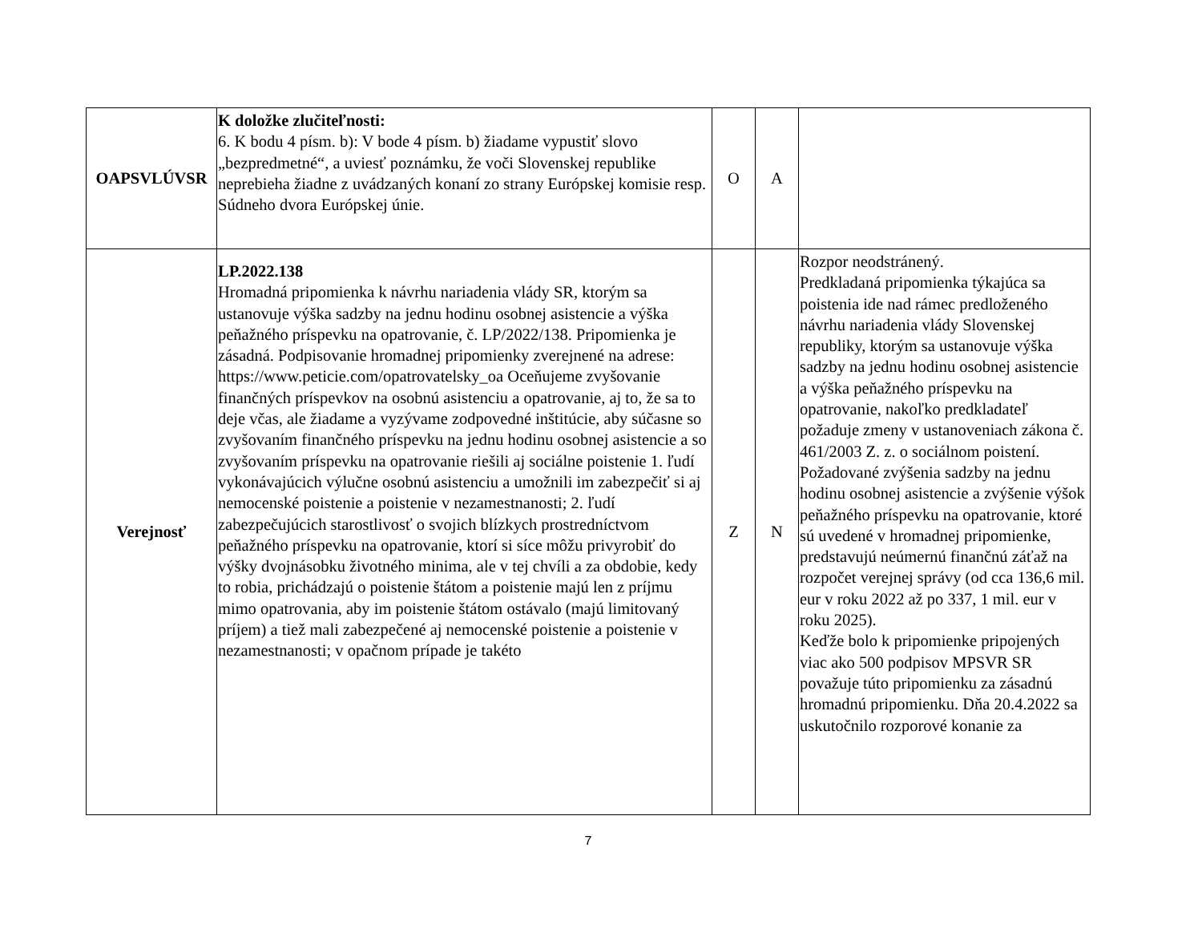| OAPSVLÚVSR | K doložke zlučiteľnosti: 6. K bodu 4 písm. b): V bode 4 písm. b) žiadame vypustiť slovo „bezpredmetné“, a uviesť poznámku, že voči Slovenskej republike neprebieha žiadne z uvádzaných konaní zo strany Európskej komisie resp. Súdneho dvora Európskej únie. | O | A | |
| Verejnosť | LP.2022.138 Hromadná pripomienka k návrhu nariadenia vlády SR, ktorým sa ustanovuje výška sadzby na jednu hodinu osobnej asistencie a výška peňažného príspevku na opatrovanie, č. LP/2022/138. Pripomienka je zásadná. Podpisovanie hromadnej pripomienky zverejnené na adrese: https://www.peticie.com/opatrovatelsky_oa Oceňujeme zvyšovanie finančných príspevkov na osobnú asistenciu a opatrovanie, aj to, že sa to deje včas, ale žiadame a vyzývame zodpovedné inštitúcie, aby súčasne so zvyšovaním finančného príspevku na jednu hodinu osobnej asistencie a so zvyšovaním príspevku na opatrovanie riešili aj sociálne poistenie 1. ľudí vykonávajúcich výlučne osobnú asistenciu a umožnili im zabezpečiť si aj nemocenské poistenie a poistenie v nezamestnanosti; 2. ľudí zabezpečujúcich starostlivosť o svojich blízkych prostredníctvom peňažného príspevku na opatrovanie, ktorí si síce môžu privyrobiť do výšky dvojnásobku životného minima, ale v tej chvíli a za obdobie, kedy to robia, prichádzajú o poistenie štátom a poistenie majú len z príjmu mimo opatrovania, aby im poistenie štátom ostávalo (majú limitovaný príjem) a tiež mali zabezpečené aj nemocenské poistenie a poistenie v nezamestnanosti; v opačnom prípade je takéto | Z | N | Rozpor neodstránený. Predkladaná pripomienka týkajúca sa poistenia ide nad rámec predloženého návrhu nariadenia vlády Slovenskej republiky, ktorým sa ustanovuje výška sadzby na jednu hodinu osobnej asistencie a výška peňažného príspevku na opatrovanie, nakoľko predkladateľ požaduje zmeny v ustanoveniach zákona č. 461/2003 Z. z. o sociálnom poistení. Požadované zvýšenia sadzby na jednu hodinu osobnej asistencie a zvýšenie výšok peňažného príspevku na opatrovanie, ktoré sú uvedené v hromadnej pripomienke, predstavujú neúmernú finančnú záťaž na rozpočet verejnej správy (od cca 136,6 mil. eur v roku 2022 až po 337, 1 mil. eur v roku 2025). Keďže bolo k pripomienke pripojených viac ako 500 podpisov MPSVR SR považuje túto pripomienku za zásadnú hromadnú pripomienku. Dňa 20.4.2022 sa uskutočnilo rozporové konanie za |
7